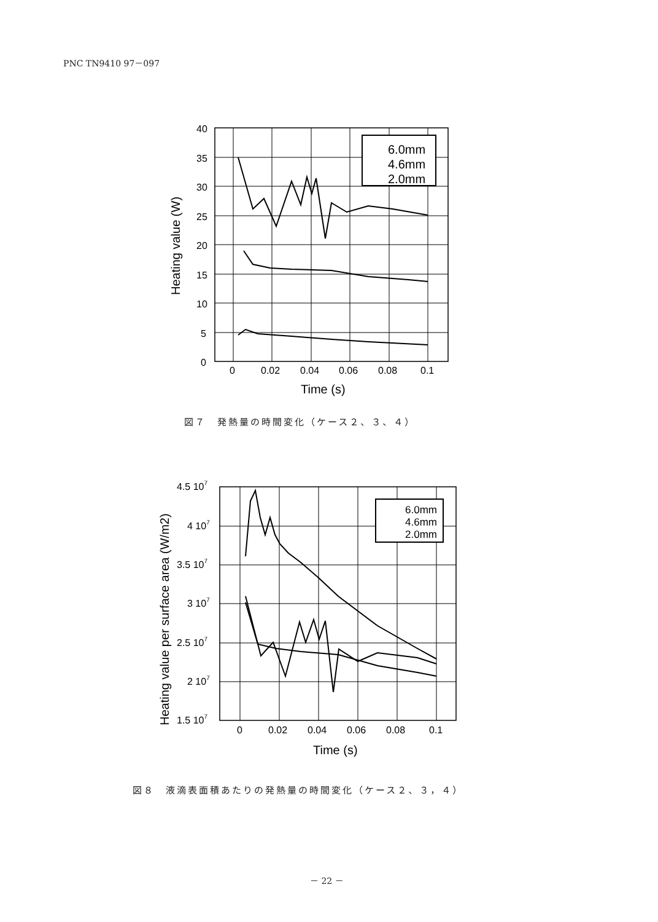PNC TN9410 97－097
6.0mm
4.6mm
2.0mm
40
35
30
25
20
15
10
5
0
0
0.02
0.04
0.06
0.08
0.1
Time (s)
Heating value (W)
図７　発熱量の時間変化（ケース２、３、４）
6.0mm
4.6mm
2.0mm
4.5 107
4 107
3.5 107
3 107
2.5 107
2 107
1.5 107
0
0.02
0.04
0.06
0.08
0.1
Time (s)
Heating value per surface area (W/m2)
図８　液滴表面積あたりの発熱量の時間変化（ケース２、３，４）
－ 22 －